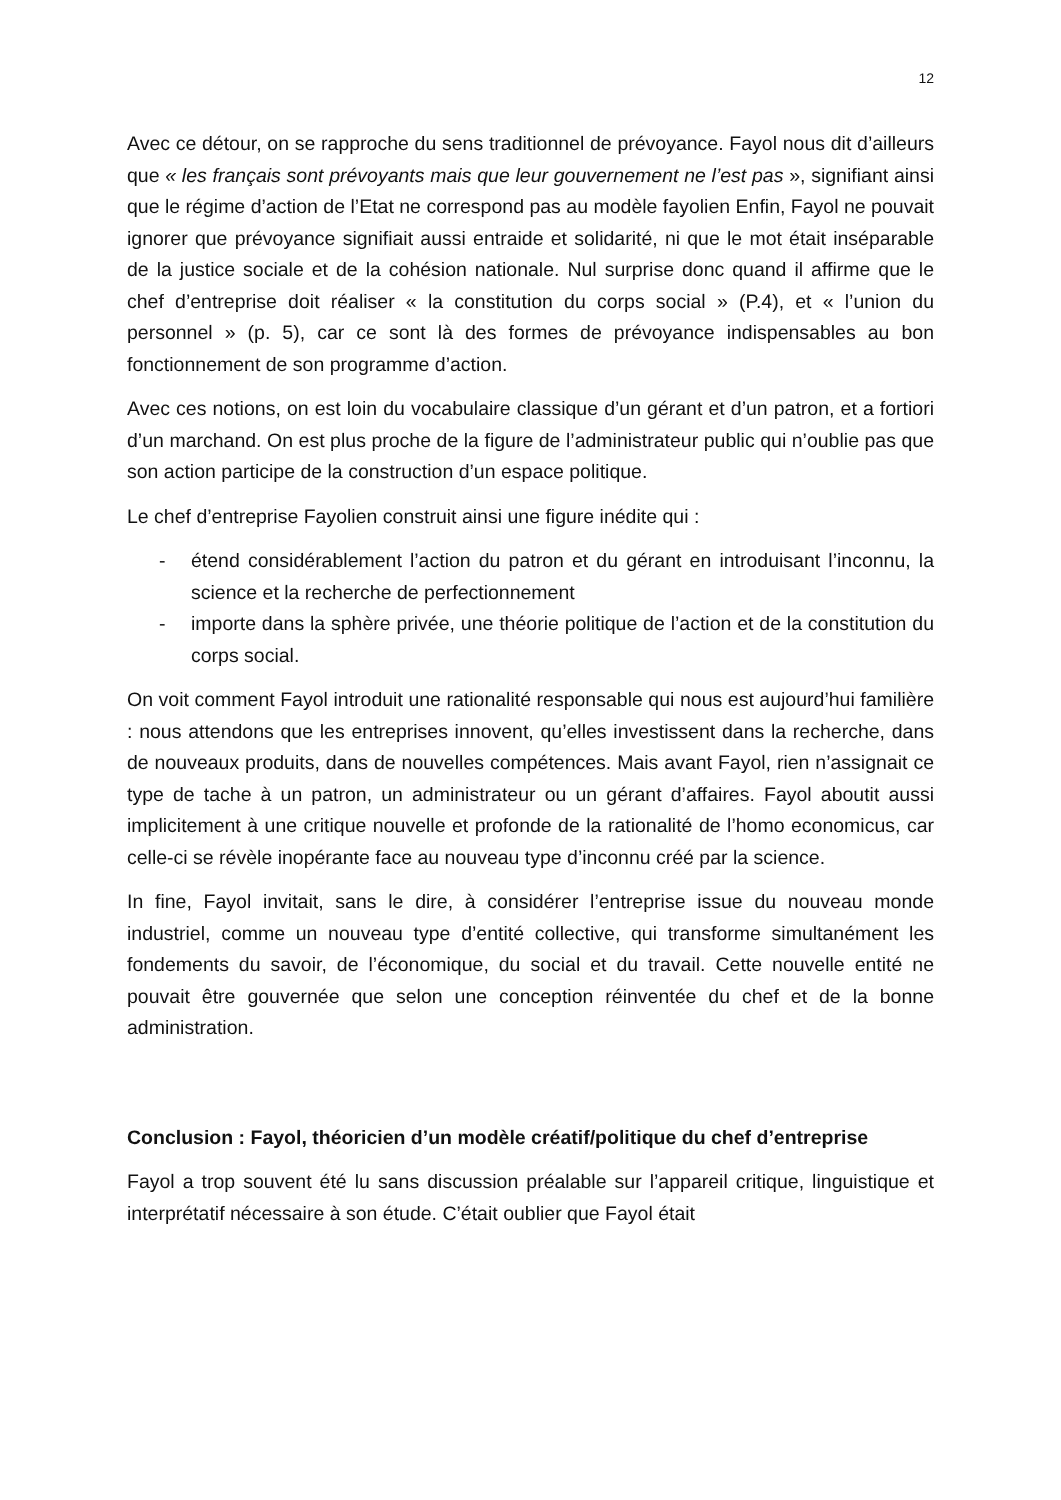12
Avec ce détour, on se rapproche du sens traditionnel de prévoyance. Fayol nous dit d’ailleurs que « les français sont prévoyants mais que leur gouvernement ne l’est pas », signifiant ainsi que le régime d’action de l’Etat ne correspond pas au modèle fayolien Enfin, Fayol ne pouvait ignorer que prévoyance signifiait aussi entraide et solidarité, ni que le mot était inséparable de la justice sociale et de la cohésion nationale. Nul surprise donc quand il affirme que le chef d’entreprise doit réaliser « la constitution du corps social » (P.4), et « l’union du personnel » (p. 5), car ce sont là des formes de prévoyance indispensables au bon fonctionnement de son programme d’action.
Avec ces notions, on est loin du vocabulaire classique d’un gérant et d’un patron, et a fortiori d’un marchand. On est plus proche de la figure de l’administrateur public qui n’oublie pas que son action participe de la construction d’un espace politique.
Le chef d’entreprise Fayolien construit ainsi une figure inédite qui :
- étend considérablement l’action du patron et du gérant en introduisant l’inconnu, la science et la recherche de perfectionnement
- importe dans la sphère privée, une théorie politique de l’action et de la constitution du corps social.
On voit comment Fayol introduit une rationalité responsable qui nous est aujourd’hui familière : nous attendons que les entreprises innovent, qu’elles investissent dans la recherche, dans de nouveaux produits, dans de nouvelles compétences. Mais avant Fayol, rien n’assignait ce type de tache à un patron, un administrateur ou un gérant d’affaires. Fayol aboutit aussi implicitement à une critique nouvelle et profonde de la rationalité de l’homo economicus, car celle-ci se révèle inopérante face au nouveau type d’inconnu créé par la science.
In fine, Fayol invitait, sans le dire, à considérer l’entreprise issue du nouveau monde industriel, comme un nouveau type d’entité collective, qui transforme simultanément les fondements du savoir, de l’économique, du social et du travail. Cette nouvelle entité ne pouvait être gouvernée que selon une conception réinventée du chef et de la bonne administration.
Conclusion : Fayol, théoricien d’un modèle créatif/politique du chef d’entreprise
Fayol a trop souvent été lu sans discussion préalable sur l’appareil critique, linguistique et interprétatif nécessaire à son étude. C’était oublier que Fayol était